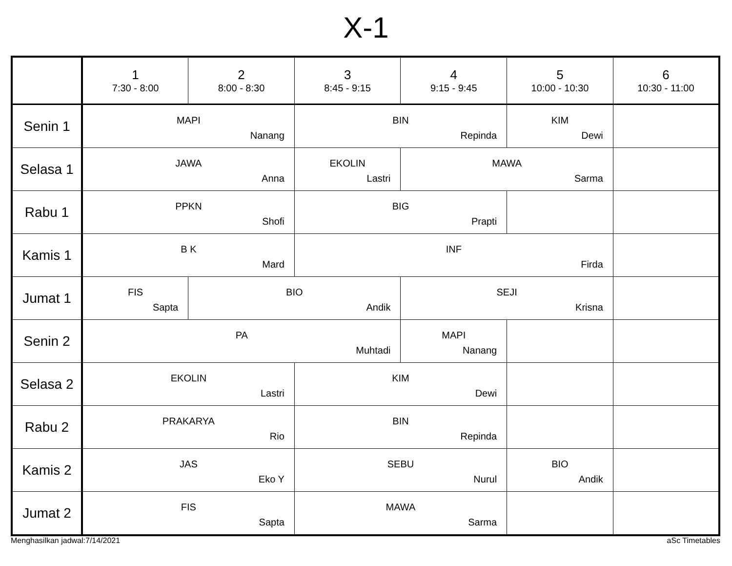X-1
| | 1 7:30 - 8:00 | 2 8:00 - 8:30 | 3 8:45 - 9:15 | 4 9:15 - 9:45 | 5 10:00 - 10:30 | 6 10:30 - 11:00 |
| --- | --- | --- | --- | --- | --- | --- |
| Senin 1 | MAPI Nanang | | BIN Repinda | | KIM Dewi | |
| Selasa 1 | JAWA Anna | | EKOLIN Lastri | MAWA Sarma | | |
| Rabu 1 | PPKN Shofi | | BIG Prapti | | | |
| Kamis 1 | B K Mard | | INF Firda | | | |
| Jumat 1 | FIS Sapta | BIO Andik | | SEJI Krisna | | |
| Senin 2 | PA Muhtadi | | | MAPI Nanang | | |
| Selasa 2 | EKOLIN Lastri | | KIM Dewi | | | |
| Rabu 2 | PRAKARYA Rio | | BIN Repinda | | | |
| Kamis 2 | JAS Eko Y | | SEBU Nurul | | BIO Andik | |
| Jumat 2 | FIS Sapta | | MAWA Sarma | | | |
Menghasilkan jadwal:7/14/2021 aSc Timetables